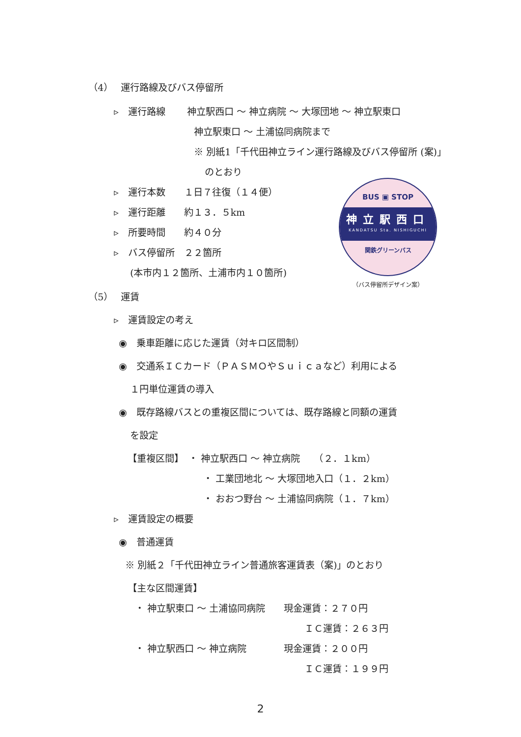（4）　 運行路線及びバス停留所
▹　運行路線　　 神立駅西口 ～ 神立病院 ～ 大塚団地 ～ 神立駅東口
神立駅東口 ～ 土浦協同病院まで
※ 別紙1「千代田神立ライン運行路線及びバス停留所 (案)」
のとおり
▹　運行本数　　１日７往復（１４便）
▹　運行距離　　約１３．５km
▹　所要時間　　約４０分
▹　バス停留所　２２箇所
(本市内１２箇所、土浦市内１０箇所)
（5）　 運賃
▹　運賃設定の考え
◉　乗車距離に応じた運賃（対キロ区間制）
◉　交通系ＩＣカード（ＰＡＳＭＯやＳｕｉｃａなど）利用による
１円単位運賃の導入
◉　既存路線バスとの重複区間については、既存路線と同額の運賃
を設定
【重複区間】　・ 神立駅西口 ～ 神立病院　　（２．１km）
・ 工業団地北 ～ 大塚団地入口（１．２km）
・ おおつ野台 ～ 土浦協同病院（１．７km）
▹　運賃設定の概要
◉　普通運賃
※ 別紙２「千代田神立ライン普通旅客運賃表（案)」のとおり
【主な区間運賃】
・ 神立駅東口 ～ 土浦協同病院　　現金運賃：２７０円
ＩＣ運賃：２６３円
・ 神立駅西口 ～ 神立病院　　　　現金運賃：２００円
ＩＣ運賃：１９９円
BUS ▣ STOP
神立駅西口
KANDATSU Sta. NISHIGUCHI
関鉄グリーンバス
（バス停留所デザイン案）
2